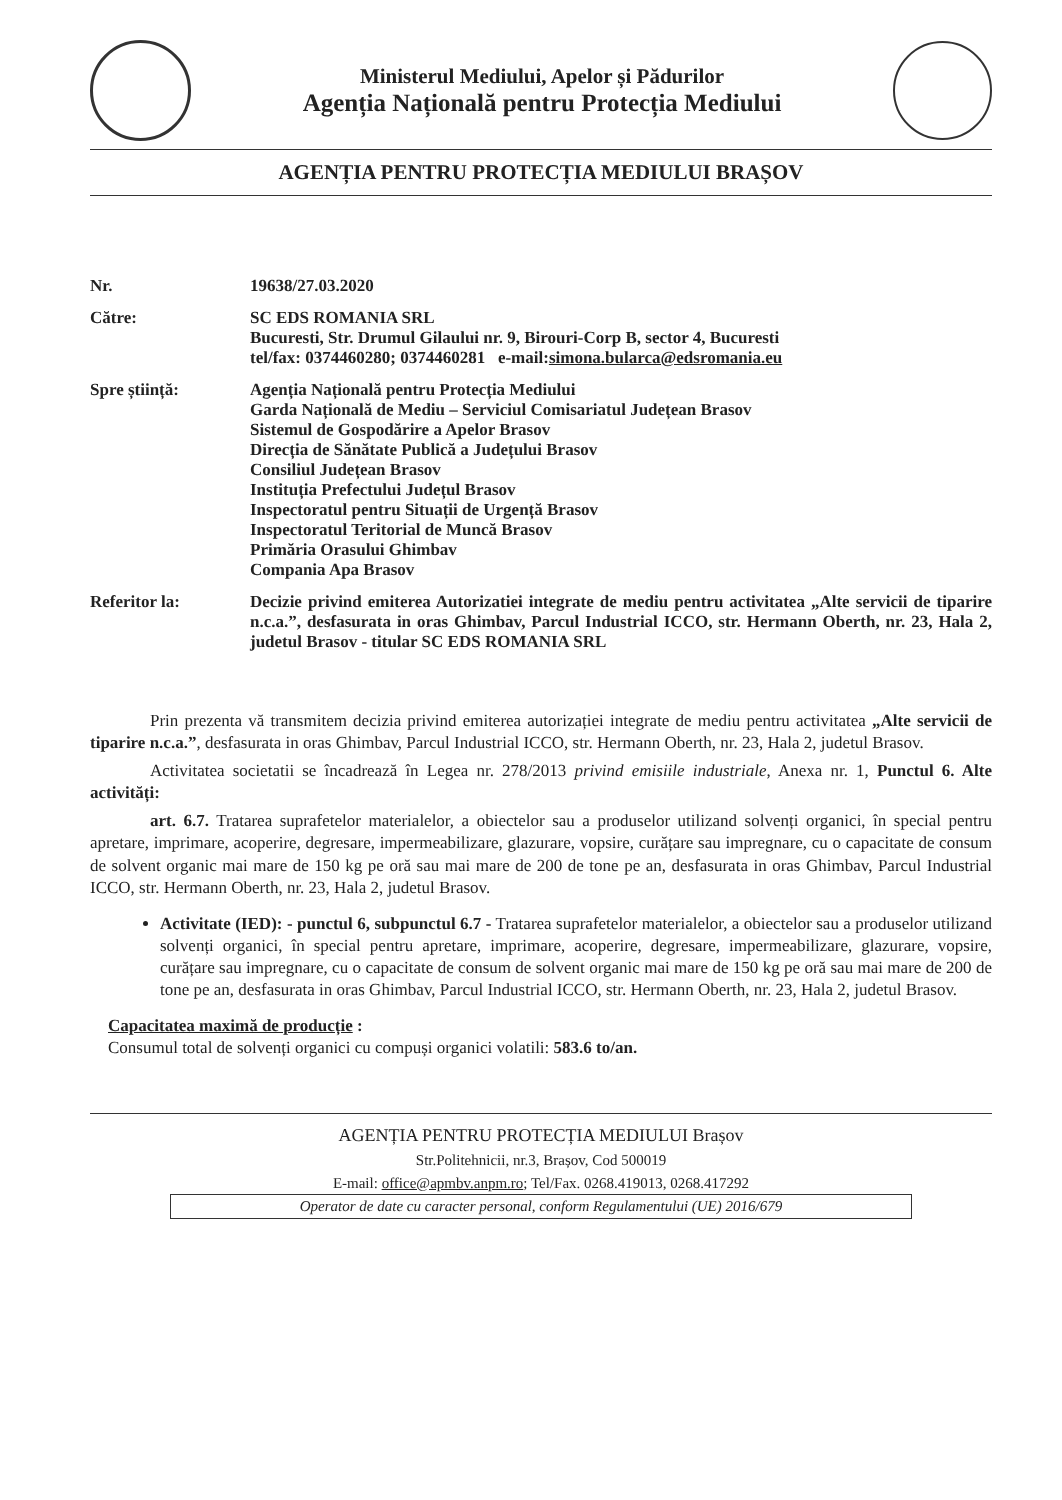Ministerul Mediului, Apelor și Pădurilor
Agenția Națională pentru Protecția Mediului
AGENȚIA PENTRU PROTECȚIA MEDIULUI BRAȘOV
Nr. 19638/27.03.2020
Către: SC EDS ROMANIA SRL
Bucuresti, Str. Drumul Gilaului nr. 9, Birouri-Corp B, sector 4, Bucuresti
tel/fax: 0374460280; 0374460281 e-mail:simona.bularca@edsromania.eu
Spre știință: Agenția Națională pentru Protecția Mediului
Garda Națională de Mediu – Serviciul Comisariatul Județean Brasov
Sistemul de Gospodărire a Apelor Brasov
Direcția de Sănătate Publică a Județului Brasov
Consiliul Județean Brasov
Instituția Prefectului Județul Brasov
Inspectoratul pentru Situații de Urgență Brasov
Inspectoratul Teritorial de Muncă Brasov
Primăria Orasului Ghimbav
Compania Apa Brasov
Referitor la: Decizie privind emiterea Autorizatiei integrate de mediu pentru activitatea „Alte servicii de tiparire n.c.a.”, desfasurata in oras Ghimbav, Parcul Industrial ICCO, str. Hermann Oberth, nr. 23, Hala 2, judetul Brasov - titular SC EDS ROMANIA SRL
Prin prezenta vă transmitem decizia privind emiterea autorizației integrate de mediu pentru activitatea „Alte servicii de tiparire n.c.a.”, desfasurata in oras Ghimbav, Parcul Industrial ICCO, str. Hermann Oberth, nr. 23, Hala 2, judetul Brasov.
Activitatea societatii se încadrează în Legea nr. 278/2013 privind emisiile industriale, Anexa nr. 1, Punctul 6. Alte activități:
art. 6.7. Tratarea suprafetelor materialelor, a obiectelor sau a produselor utilizand solvenți organici, în special pentru apretare, imprimare, acoperire, degresare, impermeabilizare, glazurare, vopsire, curățare sau impregnare, cu o capacitate de consum de solvent organic mai mare de 150 kg pe oră sau mai mare de 200 de tone pe an, desfasurata in oras Ghimbav, Parcul Industrial ICCO, str. Hermann Oberth, nr. 23, Hala 2, judetul Brasov.
Activitate (IED): - punctul 6, subpunctul 6.7 - Tratarea suprafetelor materialelor, a obiectelor sau a produselor utilizand solvenți organici, în special pentru apretare, imprimare, acoperire, degresare, impermeabilizare, glazurare, vopsire, curățare sau impregnare, cu o capacitate de consum de solvent organic mai mare de 150 kg pe oră sau mai mare de 200 de tone pe an, desfasurata in oras Ghimbav, Parcul Industrial ICCO, str. Hermann Oberth, nr. 23, Hala 2, judetul Brasov.
Capacitatea maximă de producție :
Consumul total de solvenți organici cu compuși organici volatili: 583.6 to/an.
AGENȚIA PENTRU PROTECȚIA MEDIULUI Brașov
Str.Politehnicii, nr.3, Brașov, Cod 500019
E-mail: office@apmbv.anpm.ro; Tel/Fax. 0268.419013, 0268.417292
Operator de date cu caracter personal, conform Regulamentului (UE) 2016/679